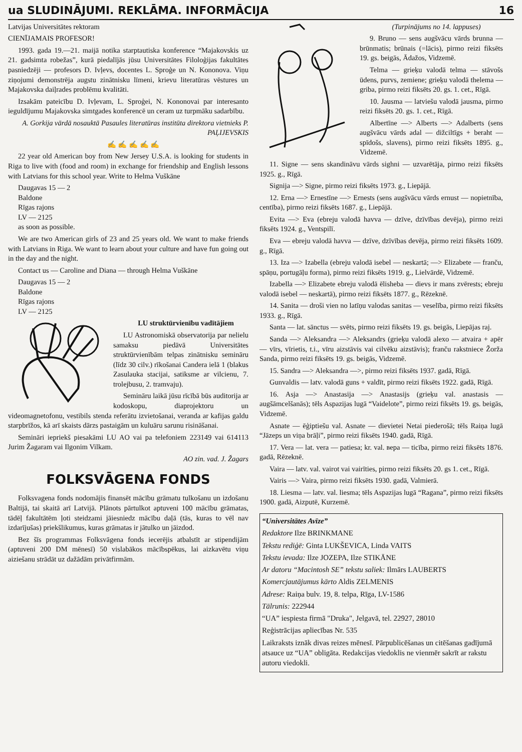ua SLUDINĀJUMI. REKLĀMA. INFORMĀCIJA 16
Latvijas Universitātes rektoram
CIENĪJAMAIS PROFESOR!
1993. gada 19.—21. maijā notika starptautiska konference “Majakovskis uz 21. gadsimta robežas”, kurā piedalījās jūsu Universitātes Filoloģijas fakultātes pasniedzēji — profesors D. Ivļevs, docentes L. Sproģe un N. Kononova. Viņu ziņojumi demonstrēja augstu zinātnisku līmeni, krievu literatūras vēstures un Majakovska daiļrades problēmu kvalitāti.
Izsakām pateicību D. Ivļevam, L. Sproģei, N. Kononovai par interesanto ieguldījumu Majakovska simtgades konferencē un ceram uz turpmāku sadarbību.
A. Gorkija vārdā nosauktā Pasaules literatūras institūta direktora vietnieks P. PAĻIJEVSKIS
✍ ✍ ✍ ✍ ✍
22 year old American boy from New Jersey U.S.A. is looking for students in Riga to live with (food and room) in exchange for friendship and English lessons with Latvians for this school year. Write to Helma Vuškāne
Daugavas 15 — 2
Baldone
Rīgas rajons
LV — 2125
as soon as possible.
We are two American girls of 23 and 25 years old. We want to make friends with Latvians in Riga. We want to learn about your culture and have fun going out in the day and the night.
Contact us — Caroline and Diana — through Helma Vuškāne
Daugavas 15 — 2
Baldone
Rīgas rajons
LV — 2125
LU struktūrvienību vadītājiem
LU Astronomiskā observatorija par nelielu samaksu piedāvā Universitātes struktūrvienībām telpas zinātnisku semināru (līdz 30 cilv.) rīkošanai Candera ielā 1 (blakus Zasulauka stacijai, satiksme ar vilcienu, 7. trolejbusu, 2. tramvaju).
Semināru laikā jūsu rīcībā būs auditorija ar kodoskopu, diaprojektoru un videomagnetofonu, vestibils stenda referātu izvietošanai, veranda ar kafijas galdu starpbrīžos, kā arī skaists dārzs pastaigām un kuluāru sarunu risināšanai.
Semināri iepriekš piesakāmi LU AO vai pa telefoniem 223149 vai 614113 Jurim Žagaram vai Ilgonim Vilkam.
AO zin. vad. J. Žagars
FOLKSVĀGENA FONDS
Folksvagena fonds nodomājis finansēt mācību grāmatu tulkošanu un izdošanu Baltijā, tai skaitā arī Latvijā. Plānots pārtulkot aptuveni 100 mācību grāmatas, tādēļ fakultātēm ļoti steidzami jāiesniedz mācību daļā (tās, kuras to vēl nav izdarījušas) priekšlikumus, kuras grāmatas ir jātulko un jāizdod.
Bez šīs programmas Folksvāgena fonds iecerējis atbalstīt ar stipendijām (aptuveni 200 DM mēnesī) 50 vislabākos mācībspēkus, lai aizkavētu viņu aiziešanu strādāt uz dažādām privātfirmām.
(Turpinājums no 14. lappuses)
9. Bruno — sens augšvācu vārds brunna — brūnmatis; brūnais (=lācis), pirmo reizi fiksēts 19. gs. beigās, Ādažos, Vidzemē.
Telma — grieķu valodā telma — stāvošs ūdens, purvs, zemiene; grieķu valodā thelema — griba, pirmo reizi fiksēts 20. gs. 1. cet., Rīgā.
10. Jausma — latviešu valodā jausma, pirmo reizi fiksēts 20. gs. 1. cet., Rīgā.
Albertīne —> Alberts —> Adalberts (sens augšvācu vārds adal — dižciltīgs + beraht — spīdošs, slavens), pirmo reizi fiksēts 1895. g., Vidzemē.
11. Signe — sens skandināvu vārds sighni — uzvarētāja, pirmo reizi fiksēts 1925. g., Rīgā.
Signija —> Signe, pirmo reizi fiksēts 1973. g., Liepājā.
12. Erna —> Ernestīne —> Ernests (sens augšvācu vārds ernust — nopietnība, centība), pirmo reizi fiksēts 1687. g., Liepājā.
Evita —> Eva (ebreju valodā havva — dzīve, dzīvības devēja), pirmo reizi fiksēts 1924. g., Ventspilī.
Eva — ebreju valodā havva — dzīve, dzīvības devēja, pirmo reizi fiksēts 1609. g., Rīgā.
13. Iza —> Izabella (ebreju valodā isebel — neskartā; —> Elizabete — franču, spāņu, portugāļu forma), pirmo reizi fiksēts 1919. g., Lielvārdē, Vidzemē.
Izabella —> Elizabete ebreju valodā ēlisheba — dievs ir mans zvērests; ebreju valodā isebel — neskartā), pirmo reizi fiksēts 1877. g., Rēzeknē.
14. Sanita — droši vien no latīņu valodas sanitas — veselība, pirmo reizi fiksēts 1933. g., Rīgā.
Santa — lat. sānctus — svēts, pirmo reizi fiksēts 19. gs. beigās, Liepājas raj.
Sanda —> Aleksandra —> Aleksandrs (grieķu valodā alexo — atvaira + apēr — vīrs, vīrietis, t.i., vīru aizstāvis vai cilvēku aizstāvis); franču rakstniece Žorža Sanda, pirmo reizi fiksēts 19. gs. beigās, Vidzemē.
15. Sandra —> Aleksandra —>, pirmo reizi fiksēts 1937. gadā, Rīgā.
Gunvaldis — latv. valodā guns + valdīt, pirmo reizi fiksēts 1922. gadā, Rīgā.
16. Asja —> Anastasija —> Anastasijs (grieķu val. anastasis — augšāmcelšanās); tēls Aspazijas lugā “Vaidelote”, pirmo reizi fiksēts 19. gs. beigās, Vidzemē.
Asnate — ēģiptiešu val. Asnate — dievietei Netai piederošā; tēls Raiņa lugā “Jāzeps un viņa brāļi”, pirmo reizi fiksēts 1940. gadā, Rīgā.
17. Vera — lat. vera — patiesa; kr. val. вера — ticība, pirmo reizi fiksēts 1876. gadā, Rēzeknē.
Vaira — latv. val. vairot vai vairīties, pirmo reizi fiksēts 20. gs 1. cet., Rīgā.
Vairis —> Vaira, pirmo reizi fiksēts 1930. gadā, Valmierā.
18. Liesma — latv. val. liesma; tēls Aspazijas lugā “Ragana”, pirmo reizi fiksēts 1900. gadā, Aizputē, Kurzemē.
“Universitātes Avīze”
Redaktore Ilze BRINKMANE
Tekstu rediģē: Ginta LUKŠEVICA, Linda VAITS
Tekstu ievada: Ilze JOZEPA, Ilze STIKĀNE
Ar datoru “Macintosh SE” tekstu saliek: Ilmārs LAUBERTS
Komercjautājumus kārto Aldis ZELMENIS
Adrese: Raiņa bulv. 19, 8. telpa, Rīga, LV-1586
Tālrunis: 222944
“UA” iespiesta firmā "Druka", Jelgavā, tel. 22927, 28010
Reģistrācijas apliecības Nr. 535
Laikraksts iznāk divas reizes mēnesī. Pārpublicēšanas un citēšanas gadījumā atsauce uz “UA” obligāta. Redakcijas viedoklis ne vienmēr sakrīt ar rakstu autoru viedokli.